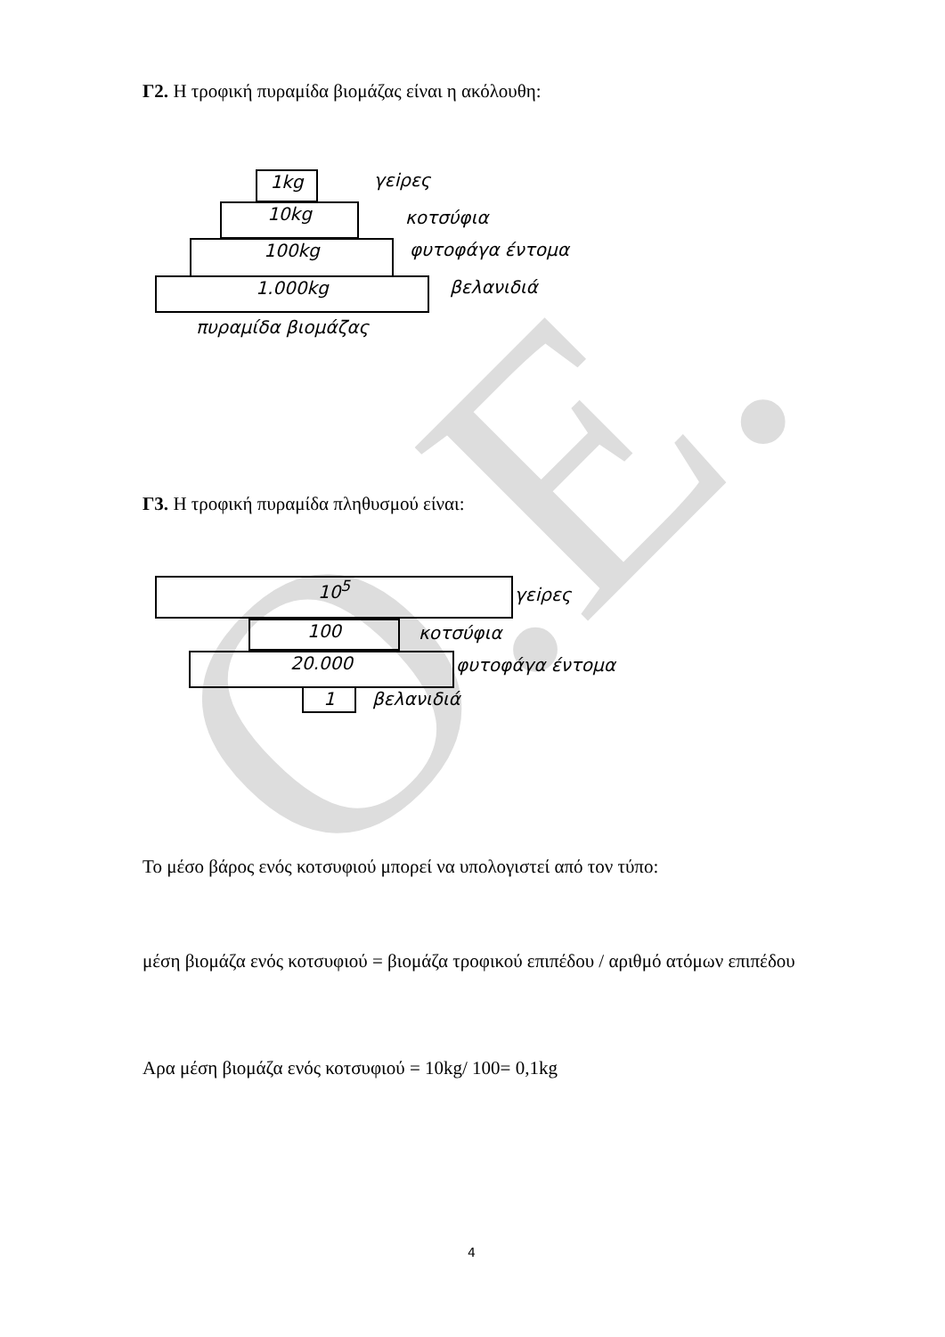O.E.
Γ2. Η τροφική πυραμίδα βιομάζας είναι η ακόλουθη:
1kg γεiρες
10kg κοτσύφια
100kg φυτοφάγα έντομα
1.000kg βελανιδιά
πυραμίδα βιομάζας
Γ3. Η τροφική πυραμίδα πληθυσμού είναι:
10<sup>5</sup> γεiρες
100 κοτσύφια
20.000 φυτοφάγα έντομα
1 βελανιδιά
Το μέσο βάρος ενός κοτσυφιού μπορεί να υπολογιστεί από τον τύπο:
μέση βιομάζα ενός κοτσυφιού = βιομάζα τροφικού επιπέδου / αριθμό ατόμων επιπέδου
Αρα μέση βιομάζα ενός κοτσυφιού = 10kg/ 100= 0,1kg
4